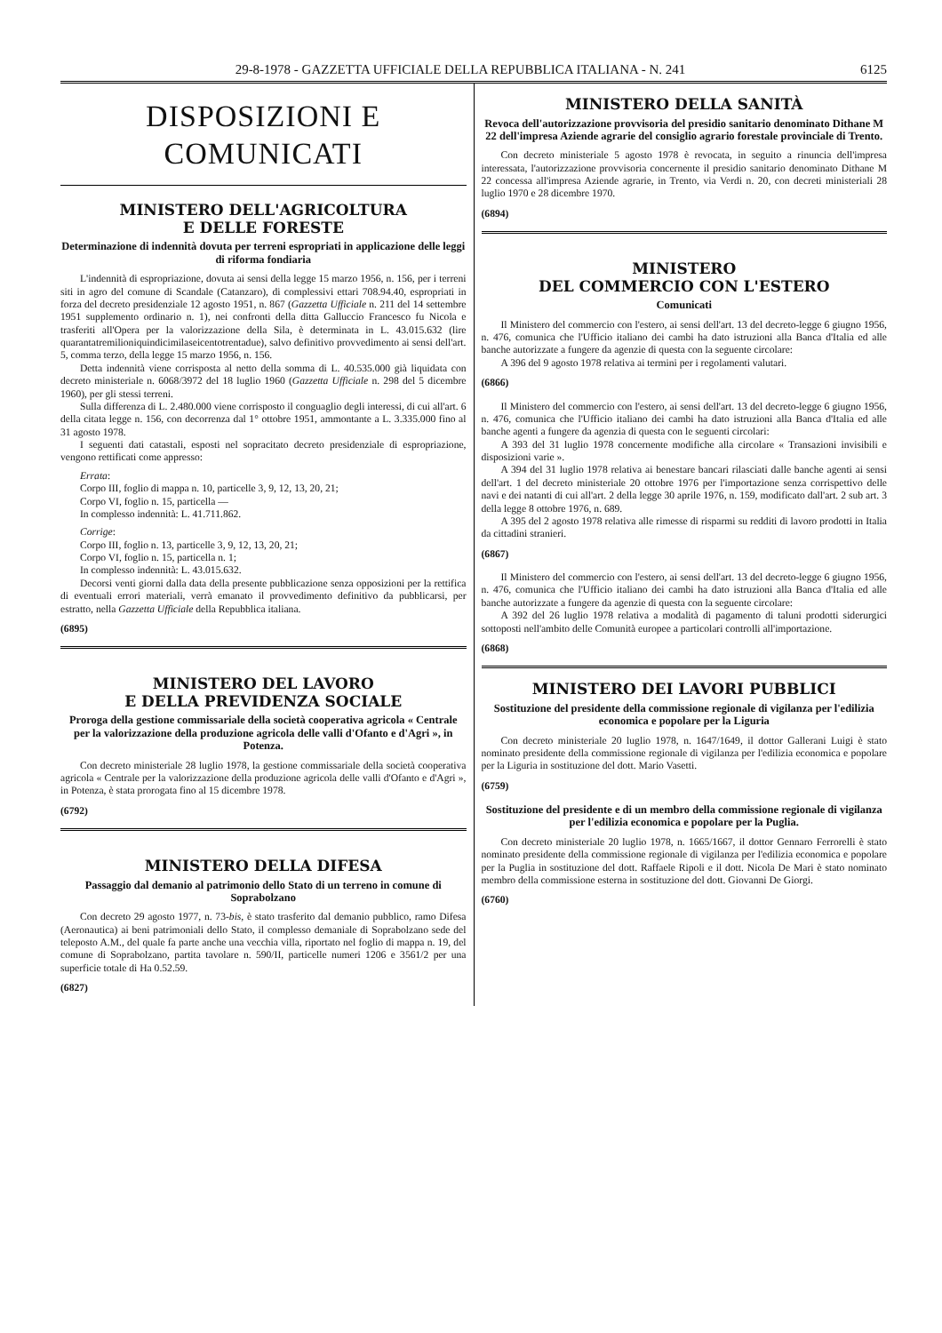29-8-1978 - GAZZETTA UFFICIALE DELLA REPUBBLICA ITALIANA - N. 241 6125
DISPOSIZIONI E COMUNICATI
MINISTERO DELL'AGRICOLTURA
E DELLE FORESTE
Determinazione di indennità dovuta per terreni espropriati in applicazione delle leggi di riforma fondiaria
L'indennità di espropriazione, dovuta ai sensi della legge 15 marzo 1956, n. 156, per i terreni siti in agro del comune di Scandale (Catanzaro), di complessivi ettari 708.94.40, espropriati in forza del decreto presidenziale 12 agosto 1951, n. 867 (Gazzetta Ufficiale n. 211 del 14 settembre 1951 supplemento ordinario n. 1), nei confronti della ditta Galluccio Francesco fu Nicola e trasferiti all'Opera per la valorizzazione della Sila, è determinata in L. 43.015.632 (lire quarantatremilioniquindicimilaseicentotrentadue), salvo definitivo provvedimento ai sensi dell'art. 5, comma terzo, della legge 15 marzo 1956, n. 156.
Detta indennità viene corrisposta al netto della somma di L. 40.535.000 già liquidata con decreto ministeriale n. 6068/3972 del 18 luglio 1960 (Gazzetta Ufficiale n. 298 del 5 dicembre 1960), per gli stessi terreni.
Sulla differenza di L. 2.480.000 viene corrisposto il conguaglio degli interessi, di cui all'art. 6 della citata legge n. 156, con decorrenza dal 1° ottobre 1951, ammontante a L. 3.335.000 fino al 31 agosto 1978.
I seguenti dati catastali, esposti nel sopracitato decreto presidenziale di espropriazione, vengono rettificati come appresso:
Errata:
Corpo III, foglio di mappa n. 10, particelle 3, 9, 12, 13, 20, 21;
Corpo VI, foglio n. 15, particella —
In complesso indennità: L. 41.711.862.
Corrige:
Corpo III, foglio n. 13, particelle 3, 9, 12, 13, 20, 21;
Corpo VI, foglio n. 15, particella n. 1;
In complesso indennità: L. 43.015.632.
Decorsi venti giorni dalla data della presente pubblicazione senza opposizioni per la rettifica di eventuali errori materiali, verrà emanato il provvedimento definitivo da pubblicarsi, per estratto, nella Gazzetta Ufficiale della Repubblica italiana.
(6895)
MINISTERO DEL LAVORO
E DELLA PREVIDENZA SOCIALE
Proroga della gestione commissariale della società cooperativa agricola « Centrale per la valorizzazione della produzione agricola delle valli d'Ofanto e d'Agri », in Potenza.
Con decreto ministeriale 28 luglio 1978, la gestione commissariale della società cooperativa agricola « Centrale per la valorizzazione della produzione agricola delle valli d'Ofanto e d'Agri », in Potenza, è stata prorogata fino al 15 dicembre 1978.
(6792)
MINISTERO DELLA DIFESA
Passaggio dal demanio al patrimonio dello Stato di un terreno in comune di Soprabolzano
Con decreto 29 agosto 1977, n. 73-bis, è stato trasferito dal demanio pubblico, ramo Difesa (Aeronautica) ai beni patrimoniali dello Stato, il complesso demaniale di Soprabolzano sede del teleposto A.M., del quale fa parte anche una vecchia villa, riportato nel foglio di mappa n. 19, del comune di Soprabolzano, partita tavolare n. 590/II, particelle numeri 1206 e 3561/2 per una superficie totale di Ha 0.52.59.
(6827)
MINISTERO DELLA SANITÀ
Revoca dell'autorizzazione provvisoria del presidio sanitario denominato Dithane M 22 dell'impresa Aziende agrarie del consiglio agrario forestale provinciale di Trento.
Con decreto ministeriale 5 agosto 1978 è revocata, in seguito a rinuncia dell'impresa interessata, l'autorizzazione provvisoria concernente il presidio sanitario denominato Dithane M 22 concessa all'impresa Aziende agrarie, in Trento, via Verdi n. 20, con decreti ministeriali 28 luglio 1970 e 28 dicembre 1970.
(6894)
MINISTERO
DEL COMMERCIO CON L'ESTERO
Comunicati
Il Ministero del commercio con l'estero, ai sensi dell'art. 13 del decreto-legge 6 giugno 1956, n. 476, comunica che l'Ufficio italiano dei cambi ha dato istruzioni alla Banca d'Italia ed alle banche autorizzate a fungere da agenzie di questa con la seguente circolare:
A 396 del 9 agosto 1978 relativa ai termini per i regolamenti valutari.
(6866)
Il Ministero del commercio con l'estero, ai sensi dell'art. 13 del decreto-legge 6 giugno 1956, n. 476, comunica che l'Ufficio italiano dei cambi ha dato istruzioni alla Banca d'Italia ed alle banche agenti a fungere da agenzia di questa con le seguenti circolari:
A 393 del 31 luglio 1978 concernente modifiche alla circolare « Transazioni invisibili e disposizioni varie ».
A 394 del 31 luglio 1978 relativa ai benestare bancari rilasciati dalle banche agenti ai sensi dell'art. 1 del decreto ministeriale 20 ottobre 1976 per l'importazione senza corrispettivo delle navi e dei natanti di cui all'art. 2 della legge 30 aprile 1976, n. 159, modificato dall'art. 2 sub art. 3 della legge 8 ottobre 1976, n. 689.
A 395 del 2 agosto 1978 relativa alle rimesse di risparmi su redditi di lavoro prodotti in Italia da cittadini stranieri.
(6867)
Il Ministero del commercio con l'estero, ai sensi dell'art. 13 del decreto-legge 6 giugno 1956, n. 476, comunica che l'Ufficio italiano dei cambi ha dato istruzioni alla Banca d'Italia ed alle banche autorizzate a fungere da agenzie di questa con la seguente circolare:
A 392 del 26 luglio 1978 relativa a modalità di pagamento di taluni prodotti siderurgici sottoposti nell'ambito delle Comunità europee a particolari controlli all'importazione.
(6868)
MINISTERO DEI LAVORI PUBBLICI
Sostituzione del presidente della commissione regionale di vigilanza per l'edilizia economica e popolare per la Liguria
Con decreto ministeriale 20 luglio 1978, n. 1647/1649, il dottor Gallerani Luigi è stato nominato presidente della commissione regionale di vigilanza per l'edilizia economica e popolare per la Liguria in sostituzione del dott. Mario Vasetti.
(6759)
Sostituzione del presidente e di un membro della commissione regionale di vigilanza per l'edilizia economica e popolare per la Puglia.
Con decreto ministeriale 20 luglio 1978, n. 1665/1667, il dottor Gennaro Ferrorelli è stato nominato presidente della commissione regionale di vigilanza per l'edilizia economica e popolare per la Puglia in sostituzione del dott. Raffaele Ripoli e il dott. Nicola De Mari è stato nominato membro della commissione esterna in sostituzione del dott. Giovanni De Giorgi.
(6760)